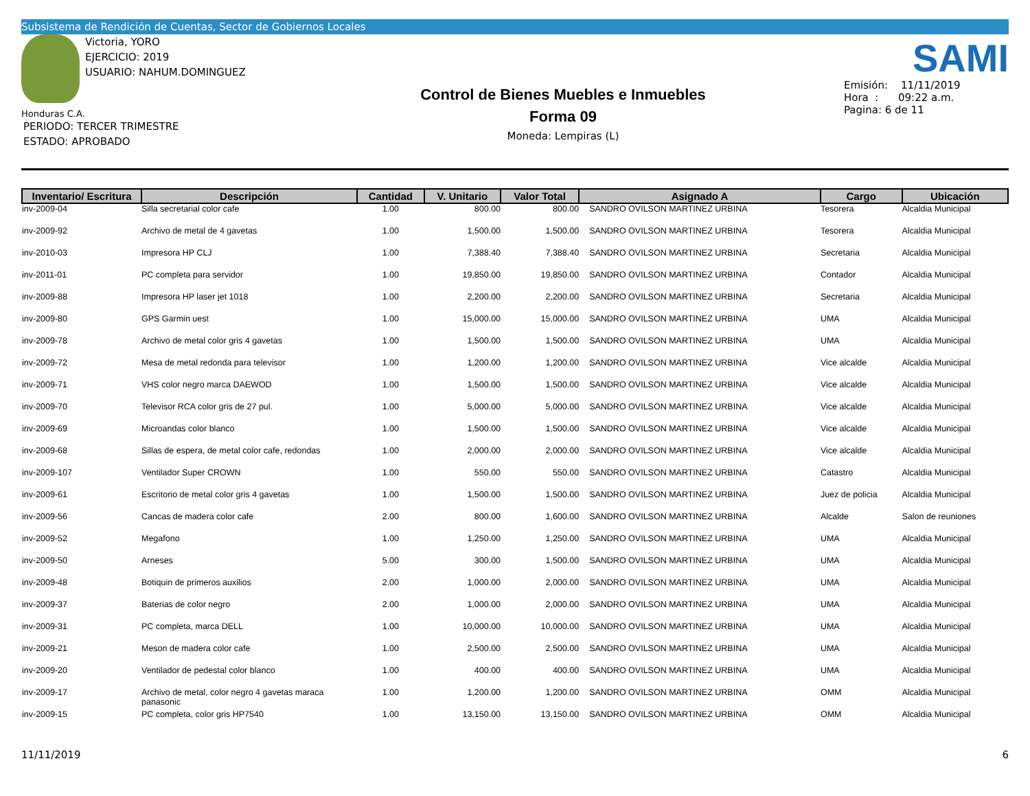Subsistema de Rendición de Cuentas, Sector de Gobiernos Locales
Victoria, YORO
EJERCICIO: 2019
USUARIO: NAHUM.DOMINGUEZ
Honduras C.A.
PERIODO: TERCER TRIMESTRE
ESTADO: APROBADO
Control de Bienes Muebles e Inmuebles
Forma 09
Moneda: Lempiras (L)
SAMI
Emisión: 11/11/2019
Hora : 09:22 a.m.
Pagina: 6 de 11
| Inventario/ Escritura | Descripción | Cantidad | V. Unitario | Valor Total | Asignado A | Cargo | Ubicación |
| --- | --- | --- | --- | --- | --- | --- | --- |
| inv-2009-04 | Silla secretarial color cafe | 1.00 | 800.00 | 800.00 | SANDRO OVILSON MARTINEZ URBINA | Tesorera | Alcaldia Municipal |
| inv-2009-92 | Archivo de metal de 4 gavetas | 1.00 | 1,500.00 | 1,500.00 | SANDRO OVILSON MARTINEZ URBINA | Tesorera | Alcaldia Municipal |
| inv-2010-03 | Impresora HP CLJ | 1.00 | 7,388.40 | 7,388.40 | SANDRO OVILSON MARTINEZ URBINA | Secretaria | Alcaldia Municipal |
| inv-2011-01 | PC completa para servidor | 1.00 | 19,850.00 | 19,850.00 | SANDRO OVILSON MARTINEZ URBINA | Contador | Alcaldia Municipal |
| inv-2009-88 | Impresora HP laser jet 1018 | 1.00 | 2,200.00 | 2,200.00 | SANDRO OVILSON MARTINEZ URBINA | Secretaria | Alcaldia Municipal |
| inv-2009-80 | GPS Garmin uest | 1.00 | 15,000.00 | 15,000.00 | SANDRO OVILSON MARTINEZ URBINA | UMA | Alcaldia Municipal |
| inv-2009-78 | Archivo de metal color gris 4 gavetas | 1.00 | 1,500.00 | 1,500.00 | SANDRO OVILSON MARTINEZ URBINA | UMA | Alcaldia Municipal |
| inv-2009-72 | Mesa de metal redonda para televisor | 1.00 | 1,200.00 | 1,200.00 | SANDRO OVILSON MARTINEZ URBINA | Vice alcalde | Alcaldia Municipal |
| inv-2009-71 | VHS color negro marca DAEWOD | 1.00 | 1,500.00 | 1,500.00 | SANDRO OVILSON MARTINEZ URBINA | Vice alcalde | Alcaldia Municipal |
| inv-2009-70 | Televisor RCA color gris de 27 pul. | 1.00 | 5,000.00 | 5,000.00 | SANDRO OVILSON MARTINEZ URBINA | Vice alcalde | Alcaldia Municipal |
| inv-2009-69 | Microandas color blanco | 1.00 | 1,500.00 | 1,500.00 | SANDRO OVILSON MARTINEZ URBINA | Vice alcalde | Alcaldia Municipal |
| inv-2009-68 | Sillas de espera, de metal color cafe, redondas | 1.00 | 2,000.00 | 2,000.00 | SANDRO OVILSON MARTINEZ URBINA | Vice alcalde | Alcaldia Municipal |
| inv-2009-107 | Ventilador Super CROWN | 1.00 | 550.00 | 550.00 | SANDRO OVILSON MARTINEZ URBINA | Catastro | Alcaldia Municipal |
| inv-2009-61 | Escritorio de metal color gris 4 gavetas | 1.00 | 1,500.00 | 1,500.00 | SANDRO OVILSON MARTINEZ URBINA | Juez de policia | Alcaldia Municipal |
| inv-2009-56 | Cancas de madera color cafe | 2.00 | 800.00 | 1,600.00 | SANDRO OVILSON MARTINEZ URBINA | Alcalde | Salon de reuniones |
| inv-2009-52 | Megafono | 1.00 | 1,250.00 | 1,250.00 | SANDRO OVILSON MARTINEZ URBINA | UMA | Alcaldia Municipal |
| inv-2009-50 | Arneses | 5.00 | 300.00 | 1,500.00 | SANDRO OVILSON MARTINEZ URBINA | UMA | Alcaldia Municipal |
| inv-2009-48 | Botiquin de primeros auxilios | 2.00 | 1,000.00 | 2,000.00 | SANDRO OVILSON MARTINEZ URBINA | UMA | Alcaldia Municipal |
| inv-2009-37 | Baterias de color negro | 2.00 | 1,000.00 | 2,000.00 | SANDRO OVILSON MARTINEZ URBINA | UMA | Alcaldia Municipal |
| inv-2009-31 | PC completa, marca DELL | 1.00 | 10,000.00 | 10,000.00 | SANDRO OVILSON MARTINEZ URBINA | UMA | Alcaldia Municipal |
| inv-2009-21 | Meson de madera color cafe | 1.00 | 2,500.00 | 2,500.00 | SANDRO OVILSON MARTINEZ URBINA | UMA | Alcaldia Municipal |
| inv-2009-20 | Ventilador de pedestal color blanco | 1.00 | 400.00 | 400.00 | SANDRO OVILSON MARTINEZ URBINA | UMA | Alcaldia Municipal |
| inv-2009-17 | Archivo de metal, color negro 4 gavetas maraca panasonic | 1.00 | 1,200.00 | 1,200.00 | SANDRO OVILSON MARTINEZ URBINA | OMM | Alcaldia Municipal |
| inv-2009-15 | PC completa, color gris HP7540 | 1.00 | 13,150.00 | 13,150.00 | SANDRO OVILSON MARTINEZ URBINA | OMM | Alcaldia Municipal |
11/11/2019 6